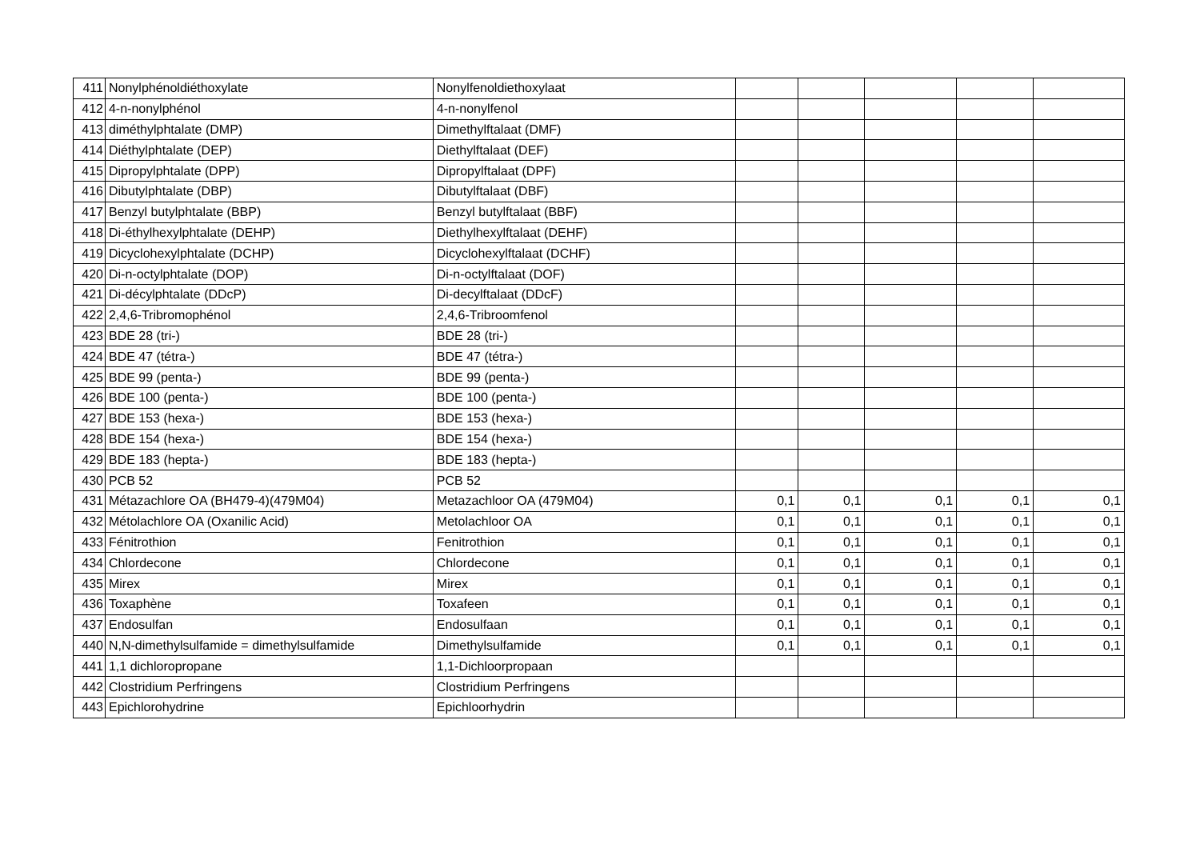| 411 | Nonylphénoldiéthoxylate | Nonylfenoldiethoxylaat | | | | | |
| 412 | 4-n-nonylphénol | 4-n-nonylfenol | | | | | |
| 413 | diméthylphtalate (DMP) | Dimethylftalaat (DMF) | | | | | |
| 414 | Diéthylphtalate (DEP) | Diethylftalaat (DEF) | | | | | |
| 415 | Dipropylphtalate (DPP) | Dipropylftalaat (DPF) | | | | | |
| 416 | Dibutylphtalate (DBP) | Dibutylftalaat (DBF) | | | | | |
| 417 | Benzyl butylphtalate (BBP) | Benzyl butylftalaat (BBF) | | | | | |
| 418 | Di-éthylhexylphtalate (DEHP) | Diethylhexylftalaat (DEHF) | | | | | |
| 419 | Dicyclohexylphtalate (DCHP) | Dicyclohexylftalaat (DCHF) | | | | | |
| 420 | Di-n-octylphtalate (DOP) | Di-n-octylftalaat (DOF) | | | | | |
| 421 | Di-décylphtalate (DDcP) | Di-decylftalaat (DDcF) | | | | | |
| 422 | 2,4,6-Tribromophénol | 2,4,6-Tribroomfenol | | | | | |
| 423 | BDE 28 (tri-) | BDE 28 (tri-) | | | | | |
| 424 | BDE 47 (tétra-) | BDE 47 (tétra-) | | | | | |
| 425 | BDE 99 (penta-) | BDE 99 (penta-) | | | | | |
| 426 | BDE 100 (penta-) | BDE 100 (penta-) | | | | | |
| 427 | BDE 153 (hexa-) | BDE 153 (hexa-) | | | | | |
| 428 | BDE 154 (hexa-) | BDE 154 (hexa-) | | | | | |
| 429 | BDE 183 (hepta-) | BDE 183 (hepta-) | | | | | |
| 430 | PCB 52 | PCB 52 | | | | | |
| 431 | Métazachlore OA (BH479-4)(479M04) | Metazachloor OA (479M04) | 0,1 | 0,1 | 0,1 | 0,1 | 0,1 |
| 432 | Métolachlore OA (Oxanilic Acid) | Metolachloor OA | 0,1 | 0,1 | 0,1 | 0,1 | 0,1 |
| 433 | Fénitrothion | Fenitrothion | 0,1 | 0,1 | 0,1 | 0,1 | 0,1 |
| 434 | Chlordecone | Chlordecone | 0,1 | 0,1 | 0,1 | 0,1 | 0,1 |
| 435 | Mirex | Mirex | 0,1 | 0,1 | 0,1 | 0,1 | 0,1 |
| 436 | Toxaphène | Toxafeen | 0,1 | 0,1 | 0,1 | 0,1 | 0,1 |
| 437 | Endosulfan | Endosulfaan | 0,1 | 0,1 | 0,1 | 0,1 | 0,1 |
| 440 | N,N-dimethylsulfamide = dimethylsulfamide | Dimethylsulfamide | 0,1 | 0,1 | 0,1 | 0,1 | 0,1 |
| 441 | 1,1 dichloropropane | 1,1-Dichloorpropaan | | | | | |
| 442 | Clostridium Perfringens | Clostridium Perfringens | | | | | |
| 443 | Epichlorohydrine | Epichloorhydrin | | | | | |